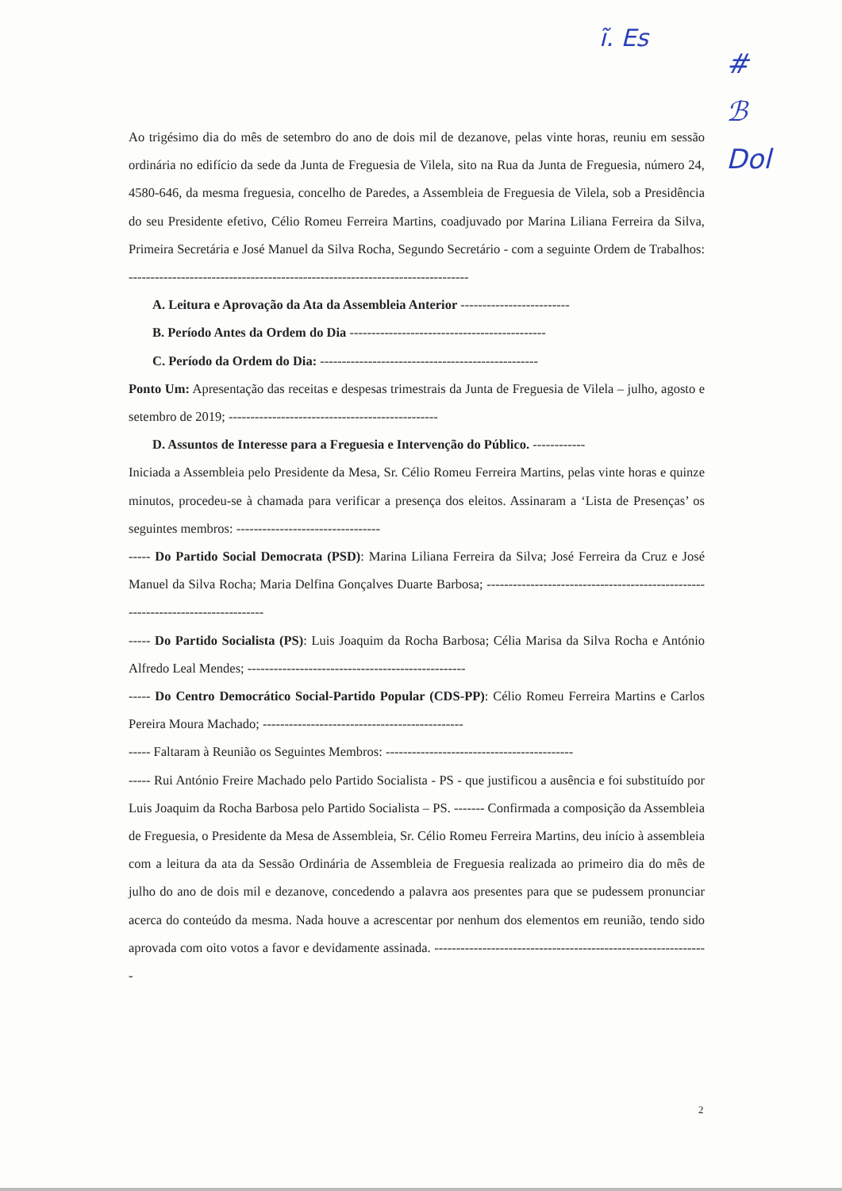ĩ. Es
#
ℬ
Dol
Ao trigésimo dia do mês de setembro do ano de dois mil de dezanove, pelas vinte horas, reuniu em sessão ordinária no edifício da sede da Junta de Freguesia de Vilela, sito na Rua da Junta de Freguesia, número 24, 4580-646, da mesma freguesia, concelho de Paredes, a Assembleia de Freguesia de Vilela, sob a Presidência do seu Presidente efetivo, Célio Romeu Ferreira Martins, coadjuvado por Marina Liliana Ferreira da Silva, Primeira Secretária e José Manuel da Silva Rocha, Segundo Secretário - com a seguinte Ordem de Trabalhos: ------------------------------------------------------------------------------
A. Leitura e Aprovação da Ata da Assembleia Anterior -------------------------
B. Período Antes da Ordem do Dia ---------------------------------------------
C. Período da Ordem do Dia: --------------------------------------------------
Ponto Um: Apresentação das receitas e despesas trimestrais da Junta de Freguesia de Vilela – julho, agosto e setembro de 2019; ------------------------------------------------
D. Assuntos de Interesse para a Freguesia e Intervenção do Público. ------------
Iniciada a Assembleia pelo Presidente da Mesa, Sr. Célio Romeu Ferreira Martins, pelas vinte horas e quinze minutos, procedeu-se à chamada para verificar a presença dos eleitos. Assinaram a ‘Lista de Presenças’ os seguintes membros: ---------------------------------
----- Do Partido Social Democrata (PSD): Marina Liliana Ferreira da Silva; José Ferreira da Cruz e José Manuel da Silva Rocha; Maria Delfina Gonçalves Duarte Barbosa; ---------------------------------------------------------------------------------
----- Do Partido Socialista (PS): Luis Joaquim da Rocha Barbosa; Célia Marisa da Silva Rocha e António Alfredo Leal Mendes; --------------------------------------------------
----- Do Centro Democrático Social-Partido Popular (CDS-PP): Célio Romeu Ferreira Martins e Carlos Pereira Moura Machado; ----------------------------------------------
----- Faltaram à Reunião os Seguintes Membros: -------------------------------------------
----- Rui António Freire Machado pelo Partido Socialista - PS - que justificou a ausência e foi substituído por Luis Joaquim da Rocha Barbosa pelo Partido Socialista – PS. ------- Confirmada a composição da Assembleia de Freguesia, o Presidente da Mesa de Assembleia, Sr. Célio Romeu Ferreira Martins, deu início à assembleia com a leitura da ata da Sessão Ordinária de Assembleia de Freguesia realizada ao primeiro dia do mês de julho do ano de dois mil e dezanove, concedendo a palavra aos presentes para que se pudessem pronunciar acerca do conteúdo da mesma. Nada houve a acrescentar por nenhum dos elementos em reunião, tendo sido aprovada com oito votos a favor e devidamente assinada. ---------------------------------------------------------------
2